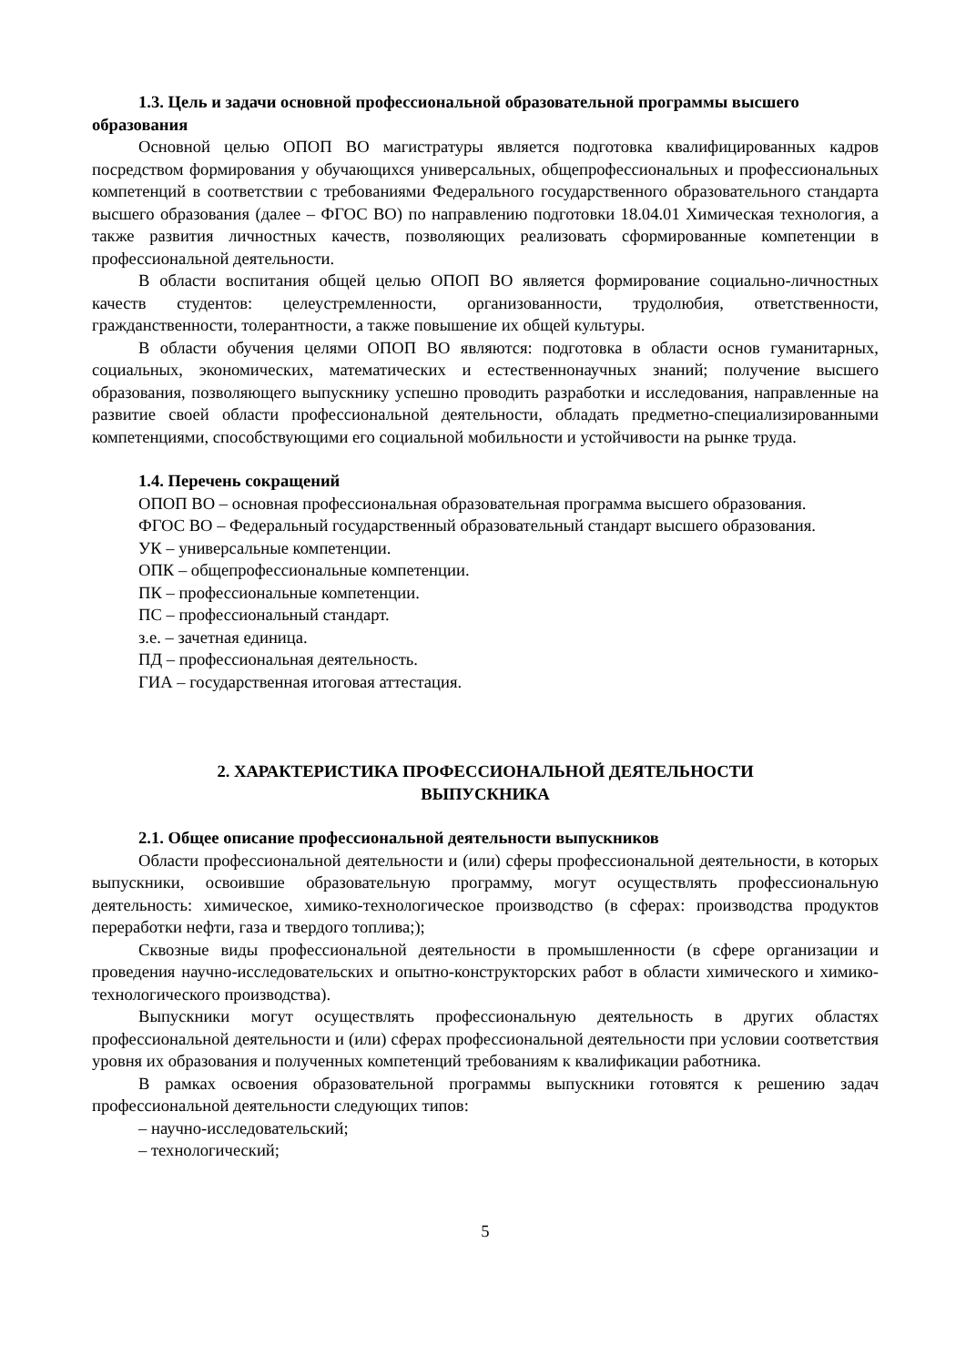1.3. Цель и задачи основной профессиональной образовательной программы высшего образования
Основной целью ОПОП ВО магистратуры является подготовка квалифицированных кадров посредством формирования у обучающихся универсальных, общепрофессиональных и профессиональных компетенций в соответствии с требованиями Федерального государственного образовательного стандарта высшего образования (далее – ФГОС ВО) по направлению подготовки 18.04.01 Химическая технология, а также развития личностных качеств, позволяющих реализовать сформированные компетенции в профессиональной деятельности.
В области воспитания общей целью ОПОП ВО является формирование социально-личностных качеств студентов: целеустремленности, организованности, трудолюбия, ответственности, гражданственности, толерантности, а также повышение их общей культуры.
В области обучения целями ОПОП ВО являются: подготовка в области основ гуманитарных, социальных, экономических, математических и естественнонаучных знаний; получение высшего образования, позволяющего выпускнику успешно проводить разработки и исследования, направленные на развитие своей области профессиональной деятельности, обладать предметно-специализированными компетенциями, способствующими его социальной мобильности и устойчивости на рынке труда.
1.4. Перечень сокращений
ОПОП ВО – основная профессиональная образовательная программа высшего образования.
ФГОС ВО – Федеральный государственный образовательный стандарт высшего образования.
УК – универсальные компетенции.
ОПК – общепрофессиональные компетенции.
ПК – профессиональные компетенции.
ПС – профессиональный стандарт.
з.е. – зачетная единица.
ПД – профессиональная деятельность.
ГИА – государственная итоговая аттестация.
2. ХАРАКТЕРИСТИКА ПРОФЕССИОНАЛЬНОЙ ДЕЯТЕЛЬНОСТИ
ВЫПУСКНИКА
2.1. Общее описание профессиональной деятельности выпускников
Области профессиональной деятельности и (или) сферы профессиональной деятельности, в которых выпускники, освоившие образовательную программу, могут осуществлять профессиональную деятельность: химическое, химико-технологическое производство (в сферах: производства продуктов переработки нефти, газа и твердого топлива;);
Сквозные виды профессиональной деятельности в промышленности (в сфере организации и проведения научно-исследовательских и опытно-конструкторских работ в области химического и химико-технологического производства).
Выпускники могут осуществлять профессиональную деятельность в других областях профессиональной деятельности и (или) сферах профессиональной деятельности при условии соответствия уровня их образования и полученных компетенций требованиям к квалификации работника.
В рамках освоения образовательной программы выпускники готовятся к решению задач профессиональной деятельности следующих типов:
– научно-исследовательский;
– технологический;
5